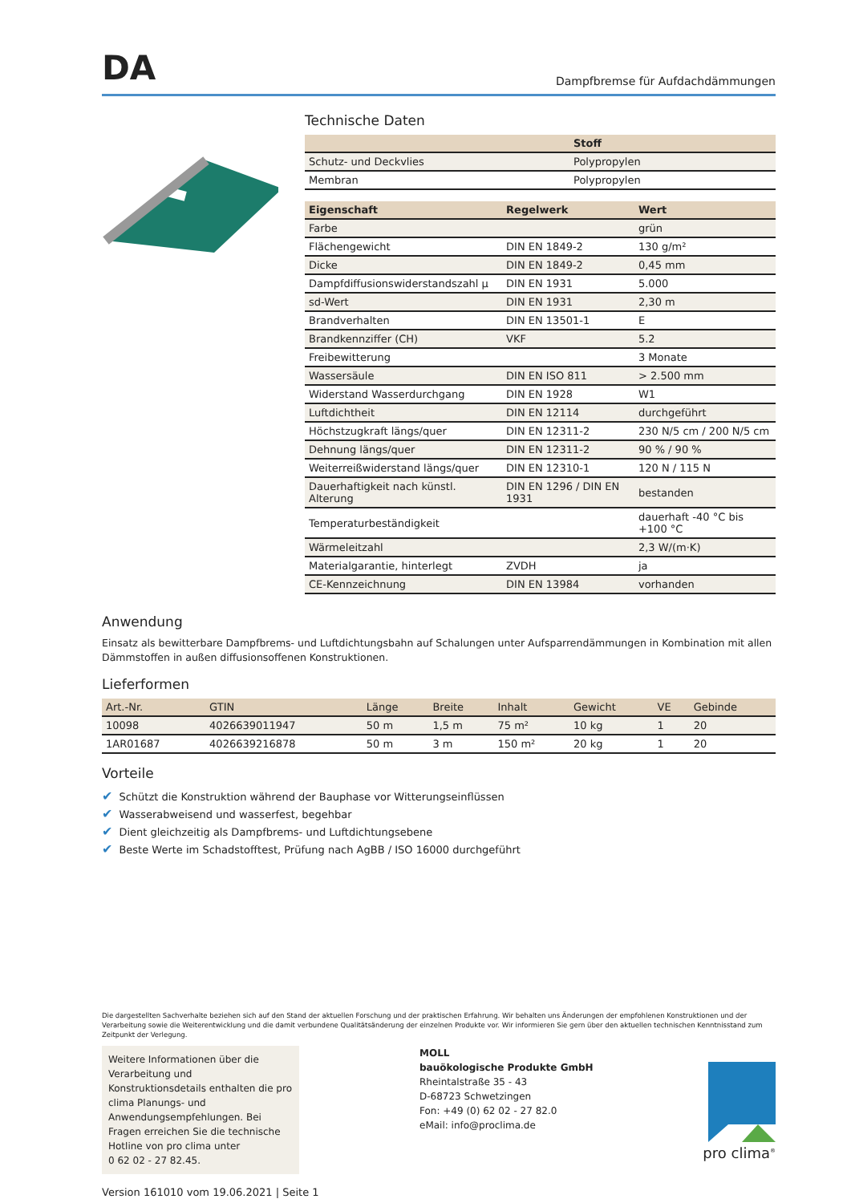DA
Dampfbremse für Aufdachdämmungen
Technische Daten
| | Stoff |
| --- | --- |
| Schutz- und Deckvlies | Polypropylen |
| Membran | Polypropylen |
| Eigenschaft | Regelwerk | Wert |
| --- | --- | --- |
| Farbe | | grün |
| Flächengewicht | DIN EN 1849-2 | 130 g/m² |
| Dicke | DIN EN 1849-2 | 0,45 mm |
| Dampfdiffusionswiderstandszahl µ | DIN EN 1931 | 5.000 |
| sd-Wert | DIN EN 1931 | 2,30 m |
| Brandverhalten | DIN EN 13501-1 | E |
| Brandkennziffer (CH) | VKF | 5.2 |
| Freibewitterung | | 3 Monate |
| Wassersäule | DIN EN ISO 811 | > 2.500 mm |
| Widerstand Wasserdurchgang | DIN EN 1928 | W1 |
| Luftdichtheit | DIN EN 12114 | durchgeführt |
| Höchstzugkraft längs/quer | DIN EN 12311-2 | 230 N/5 cm / 200 N/5 cm |
| Dehnung längs/quer | DIN EN 12311-2 | 90 % / 90 % |
| Weiterreißwiderstand längs/quer | DIN EN 12310-1 | 120 N / 115 N |
| Dauerhaftigkeit nach künstl. Alterung | DIN EN 1296 / DIN EN 1931 | bestanden |
| Temperaturbeständigkeit | | dauerhaft -40 °C bis +100 °C |
| Wärmeleitzahl | | 2,3 W/(m·K) |
| Materialgarantie, hinterlegt | ZVDH | ja |
| CE-Kennzeichnung | DIN EN 13984 | vorhanden |
Anwendung
Einsatz als bewitterbare Dampfbrems- und Luftdichtungsbahn auf Schalungen unter Aufsparrendämmungen in Kombination mit allen Dämmstoffen in außen diffusionsoffenen Konstruktionen.
Lieferformen
| Art.-Nr. | GTIN | Länge | Breite | Inhalt | Gewicht | VE | Gebinde |
| --- | --- | --- | --- | --- | --- | --- | --- |
| 10098 | 4026639011947 | 50 m | 1,5 m | 75 m² | 10 kg | 1 | 20 |
| 1AR01687 | 4026639216878 | 50 m | 3 m | 150 m² | 20 kg | 1 | 20 |
Vorteile
✔ Schützt die Konstruktion während der Bauphase vor Witterungseinflüssen
✔ Wasserabweisend und wasserfest, begehbar
✔ Dient gleichzeitig als Dampfbrems- und Luftdichtungsebene
✔ Beste Werte im Schadstofftest, Prüfung nach AgBB / ISO 16000 durchgeführt
Die dargestellten Sachverhalte beziehen sich auf den Stand der aktuellen Forschung und der praktischen Erfahrung. Wir behalten uns Änderungen der empfohlenen Konstruktionen und der Verarbeitung sowie die Weiterentwicklung und die damit verbundene Qualitätsänderung der einzelnen Produkte vor. Wir informieren Sie gern über den aktuellen technischen Kenntnisstand zum Zeitpunkt der Verlegung.
Weitere Informationen über die Verarbeitung und Konstruktionsdetails enthalten die pro clima Planungs- und Anwendungsempfehlungen. Bei Fragen erreichen Sie die technische Hotline von pro clima unter
0 62 02 - 27 82.45.
MOLL
bauökologische Produkte GmbH
Rheintalstraße 35 - 43
D-68723 Schwetzingen
Fon: +49 (0) 62 02 - 27 82.0
eMail: info@proclima.de
pro clima<sup>®</sup>
Version 161010 vom 19.06.2021 | Seite 1